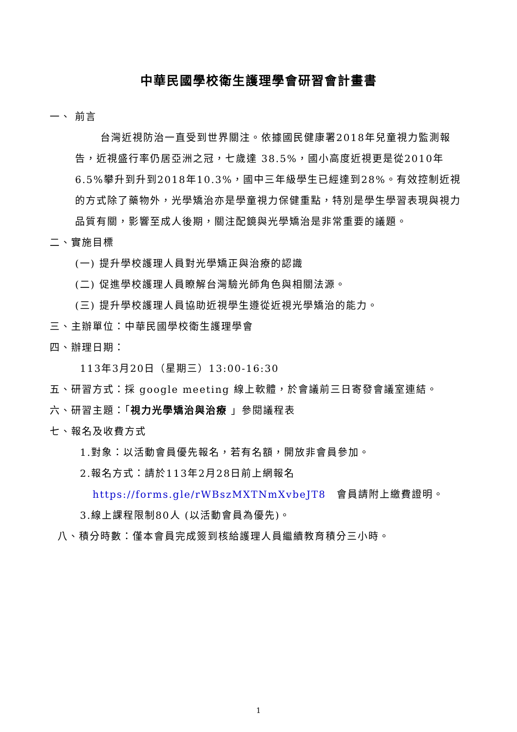中華民國學校衛生護理學會研習會計畫書
一、 前言
台灣近視防治一直受到世界關注。依據國民健康署2018年兒童視力監測報告，近視盛行率仍居亞洲之冠，七歲達 38.5%，國小高度近視更是從2010年6.5%攀升到升到2018年10.3%，國中三年級學生已經達到28%。有效控制近視的方式除了藥物外，光學矯治亦是學童視力保健重點，特別是學生學習表現與視力品質有關，影響至成人後期，關注配鏡與光學矯治是非常重要的議題。
二、實施目標
(一) 提升學校護理人員對光學矯正與治療的認識
(二) 促進學校護理人員瞭解台灣驗光師角色與相關法源。
(三) 提升學校護理人員協助近視學生遵從近視光學矯治的能力。
三、主辦單位：中華民國學校衛生護理學會
四、辦理日期：
113年3月20日（星期三）13:00-16:30
五、研習方式：採 google meeting 線上軟體，於會議前三日寄發會議室連結。
六、研習主題：「視力光學矯治與治療 」參閱議程表
七、報名及收費方式
1.對象：以活動會員優先報名，若有名額，開放非會員參加。
2.報名方式：請於113年2月28日前上網報名
https://forms.gle/rWBszMXTNmXvbeJT8　會員請附上繳費證明。
3.線上課程限制80人 (以活動會員為優先)。
八、積分時數：僅本會員完成簽到核給護理人員繼續教育積分三小時。
1